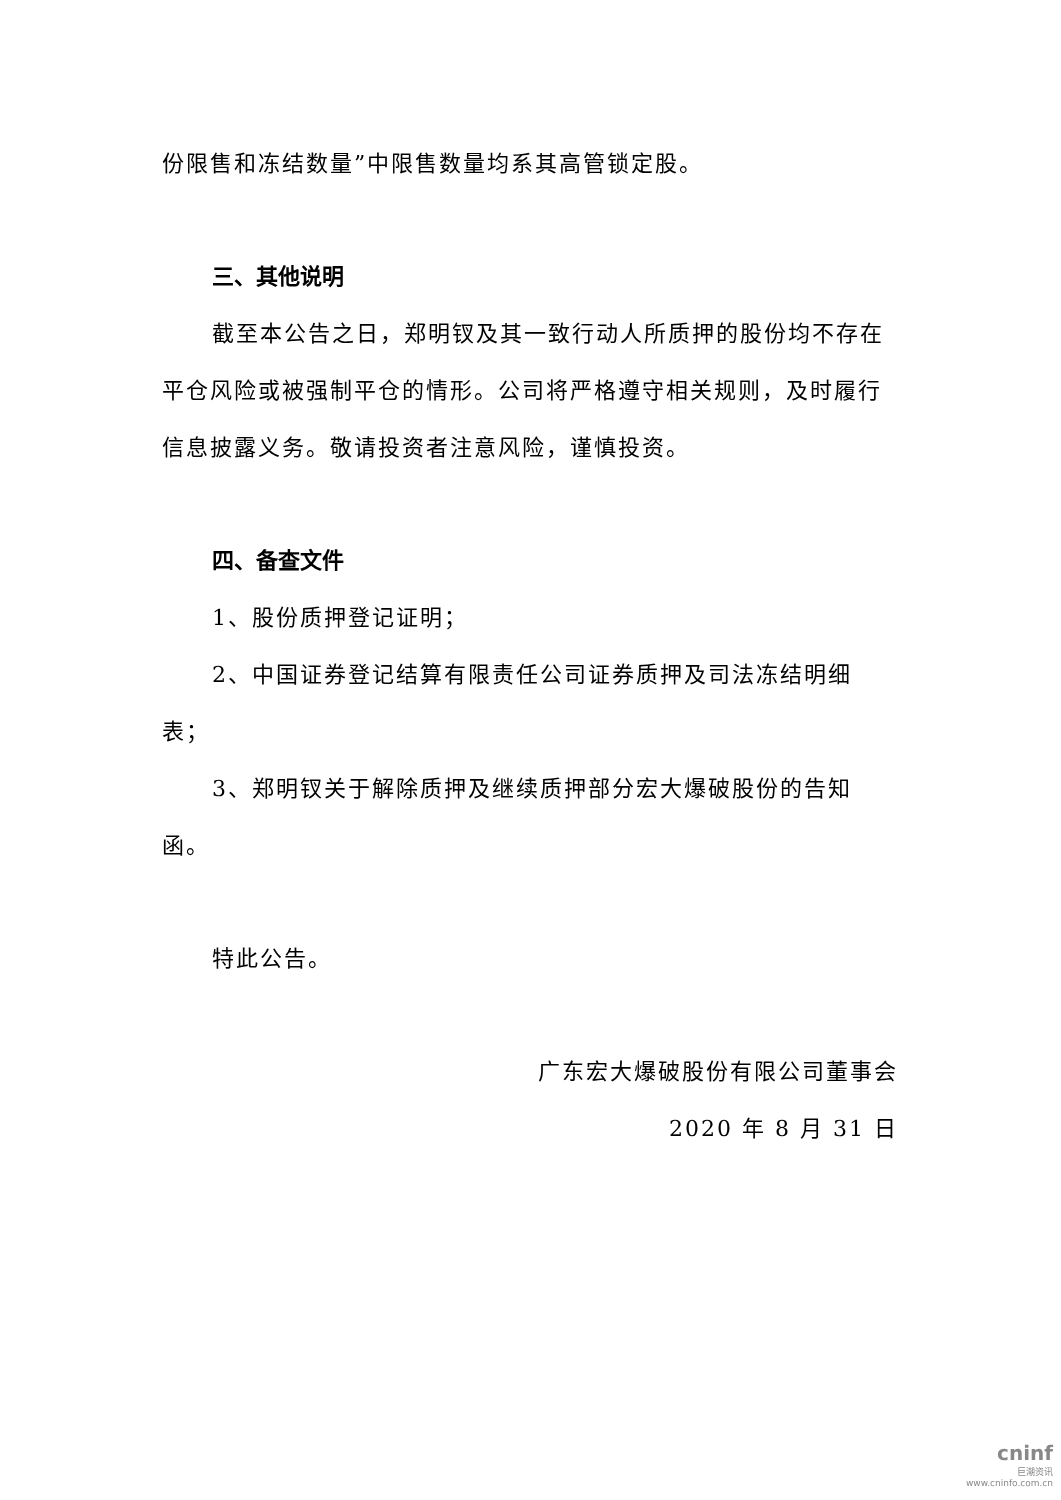份限售和冻结数量”中限售数量均系其高管锁定股。
三、其他说明
截至本公告之日，郑明钗及其一致行动人所质押的股份均不存在平仓风险或被强制平仓的情形。公司将严格遵守相关规则，及时履行信息披露义务。敬请投资者注意风险，谨慎投资。
四、备查文件
1、股份质押登记证明；
2、中国证券登记结算有限责任公司证券质押及司法冻结明细表；
3、郑明钗关于解除质押及继续质押部分宏大爆破股份的告知函。
特此公告。
广东宏大爆破股份有限公司董事会
2020 年 8 月 31 日
cninf
巨潮资讯
www.cninfo.com.cn